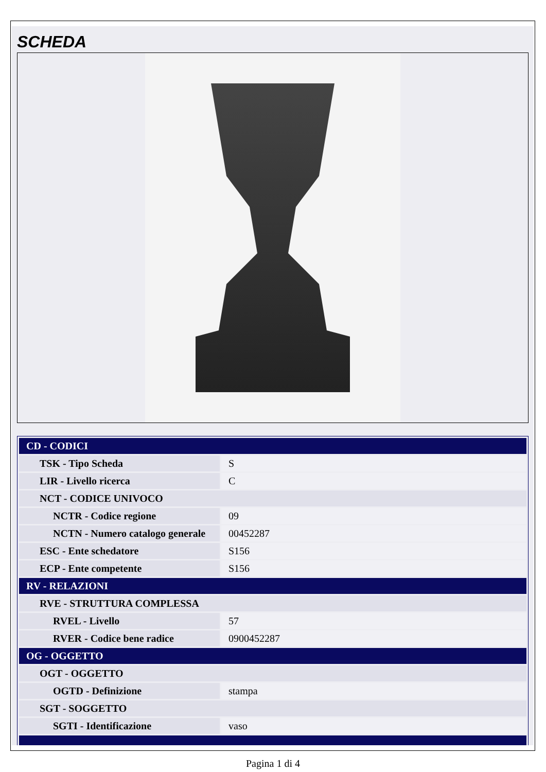SCHEDA
| CD - CODICI | |
| TSK - Tipo Scheda | S |
| LIR - Livello ricerca | C |
| NCT - CODICE UNIVOCO | |
| NCTR - Codice regione | 09 |
| NCTN - Numero catalogo generale | 00452287 |
| ESC - Ente schedatore | S156 |
| ECP - Ente competente | S156 |
| RV - RELAZIONI | |
| RVE - STRUTTURA COMPLESSA | |
| RVEL - Livello | 57 |
| RVER - Codice bene radice | 0900452287 |
| OG - OGGETTO | |
| OGT - OGGETTO | |
| OGTD - Definizione | stampa |
| SGT - SOGGETTO | |
| SGTI - Identificazione | vaso |
Pagina 1 di 4